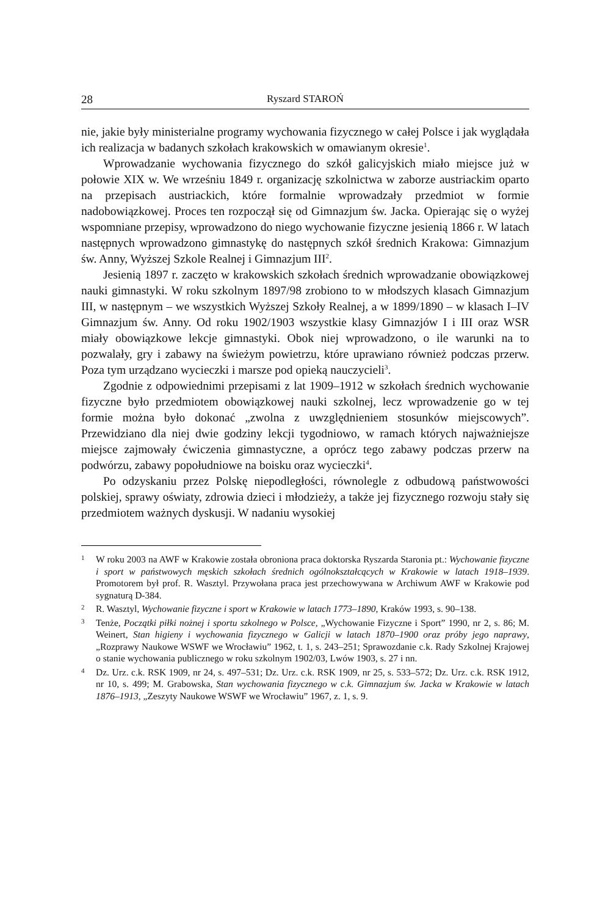28 Ryszard STAROŃ
nie, jakie były ministerialne programy wychowania fizycznego w całej Polsce i jak wyglądała ich realizacja w badanych szkołach krakowskich w omawianym okresie<sup>1</sup>.
Wprowadzanie wychowania fizycznego do szkół galicyjskich miało miejsce już w połowie XIX w. We wrześniu 1849 r. organizację szkolnictwa w zaborze austriackim oparto na przepisach austriackich, które formalnie wprowadzały przedmiot w formie nadobowiązkowej. Proces ten rozpoczął się od Gimnazjum św. Jacka. Opierając się o wyżej wspomniane przepisy, wprowadzono do niego wychowanie fizyczne jesienią 1866 r. W latach następnych wprowadzono gimnastykę do następnych szkół średnich Krakowa: Gimnazjum św. Anny, Wyższej Szkole Realnej i Gimnazjum III<sup>2</sup>.
Jesienią 1897 r. zaczęto w krakowskich szkołach średnich wprowadzanie obowiązkowej nauki gimnastyki. W roku szkolnym 1897/98 zrobiono to w młodszych klasach Gimnazjum III, w następnym – we wszystkich Wyższej Szkoły Realnej, a w 1899/1890 – w klasach I–IV Gimnazjum św. Anny. Od roku 1902/1903 wszystkie klasy Gimnazjów I i III oraz WSR miały obowiązkowe lekcje gimnastyki. Obok niej wprowadzono, o ile warunki na to pozwalały, gry i zabawy na świeżym powietrzu, które uprawiano również podczas przerw. Poza tym urządzano wycieczki i marsze pod opieką nauczycieli<sup>3</sup>.
Zgodnie z odpowiednimi przepisami z lat 1909–1912 w szkołach średnich wychowanie fizyczne było przedmiotem obowiązkowej nauki szkolnej, lecz wprowadzenie go w tej formie można było dokonać „zwolna z uwzględnieniem stosunków miejscowych”. Przewidziano dla niej dwie godziny lekcji tygodniowo, w ramach których najważniejsze miejsce zajmowały ćwiczenia gimnastyczne, a oprócz tego zabawy podczas przerw na podwórzu, zabawy popołudniowe na boisku oraz wycieczki<sup>4</sup>.
Po odzyskaniu przez Polskę niepodległości, równolegle z odbudową państwowości polskiej, sprawy oświaty, zdrowia dzieci i młodzieży, a także jej fizycznego rozwoju stały się przedmiotem ważnych dyskusji. W nadaniu wysokiej
1 W roku 2003 na AWF w Krakowie została obroniona praca doktorska Ryszarda Staronia pt.: Wychowanie fizyczne i sport w państwowych męskich szkołach średnich ogólnokształcących w Krakowie w latach 1918–1939. Promotorem był prof. R. Wasztyl. Przywołana praca jest przechowywana w Archiwum AWF w Krakowie pod sygnaturą D-384.
2 R. Wasztyl, Wychowanie fizyczne i sport w Krakowie w latach 1773–1890, Kraków 1993, s. 90–138.
3 Tenże, Początki piłki nożnej i sportu szkolnego w Polsce, „Wychowanie Fizyczne i Sport” 1990, nr 2, s. 86; M. Weinert, Stan higieny i wychowania fizycznego w Galicji w latach 1870–1900 oraz próby jego naprawy, „Rozprawy Naukowe WSWF we Wrocławiu” 1962, t. 1, s. 243–251; Sprawozdanie c.k. Rady Szkolnej Krajowej o stanie wychowania publicznego w roku szkolnym 1902/03, Lwów 1903, s. 27 i nn.
4 Dz. Urz. c.k. RSK 1909, nr 24, s. 497–531; Dz. Urz. c.k. RSK 1909, nr 25, s. 533–572; Dz. Urz. c.k. RSK 1912, nr 10, s. 499; M. Grabowska, Stan wychowania fizycznego w c.k. Gimnazjum św. Jacka w Krakowie w latach 1876–1913, „Zeszyty Naukowe WSWF we Wrocławiu” 1967, z. 1, s. 9.